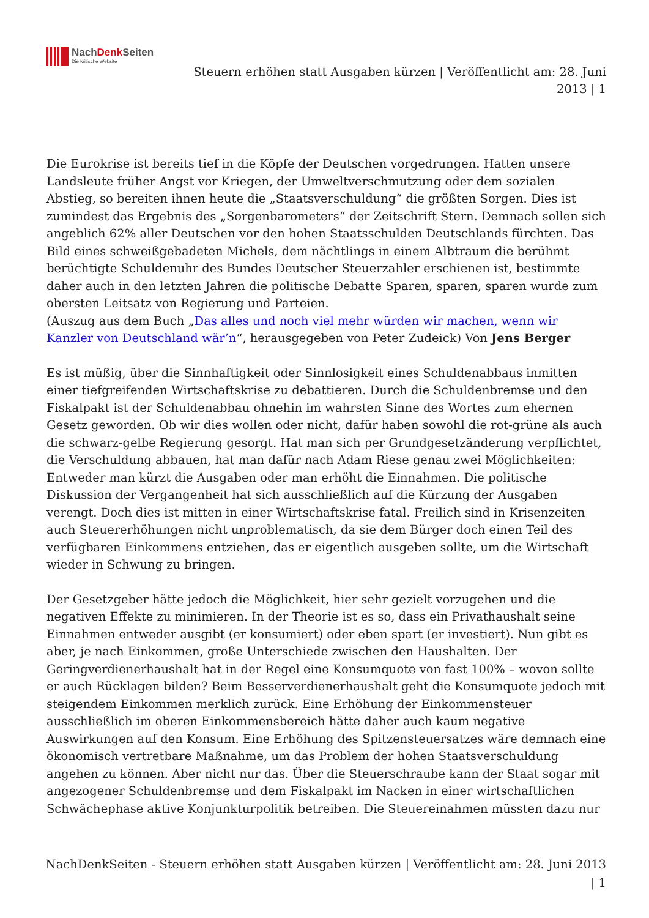NachDenk Seiten
Die kritische Website
Steuern erhöhen statt Ausgaben kürzen | Veröffentlicht am: 28. Juni 2013 | 1
Die Eurokrise ist bereits tief in die Köpfe der Deutschen vorgedrungen. Hatten unsere Landsleute früher Angst vor Kriegen, der Umweltverschmutzung oder dem sozialen Abstieg, so bereiten ihnen heute die „Staatsverschuldung“ die größten Sorgen. Dies ist zumindest das Ergebnis des „Sorgenbarometers“ der Zeitschrift Stern. Demnach sollen sich angeblich 62% aller Deutschen vor den hohen Staatsschulden Deutschlands fürchten. Das Bild eines schweißgebadeten Michels, dem nächtlings in einem Albtraum die berühmt berüchtigte Schuldenuhr des Bundes Deutscher Steuerzahler erschienen ist, bestimmte daher auch in den letzten Jahren die politische Debatte Sparen, sparen, sparen wurde zum obersten Leitsatz von Regierung und Parteien.
(Auszug aus dem Buch „Das alles und noch viel mehr würden wir machen, wenn wir Kanzler von Deutschland wär’n“, herausgegeben von Peter Zudeick) Von Jens Berger
Es ist müßig, über die Sinnhaftigkeit oder Sinnlosigkeit eines Schuldenabbaus inmitten einer tiefgreifenden Wirtschaftskrise zu debattieren. Durch die Schuldenbremse und den Fiskalpakt ist der Schuldenabbau ohnehin im wahrsten Sinne des Wortes zum ehernen Gesetz geworden. Ob wir dies wollen oder nicht, dafür haben sowohl die rot-grüne als auch die schwarz-gelbe Regierung gesorgt. Hat man sich per Grundgesetzänderung verpflichtet, die Verschuldung abbauen, hat man dafür nach Adam Riese genau zwei Möglichkeiten: Entweder man kürzt die Ausgaben oder man erhöht die Einnahmen. Die politische Diskussion der Vergangenheit hat sich ausschließlich auf die Kürzung der Ausgaben verengt. Doch dies ist mitten in einer Wirtschaftskrise fatal. Freilich sind in Krisenzeiten auch Steuererhöhungen nicht unproblematisch, da sie dem Bürger doch einen Teil des verfügbaren Einkommens entziehen, das er eigentlich ausgeben sollte, um die Wirtschaft wieder in Schwung zu bringen.
Der Gesetzgeber hätte jedoch die Möglichkeit, hier sehr gezielt vorzugehen und die negativen Effekte zu minimieren. In der Theorie ist es so, dass ein Privathaushalt seine Einnahmen entweder ausgibt (er konsumiert) oder eben spart (er investiert). Nun gibt es aber, je nach Einkommen, große Unterschiede zwischen den Haushalten. Der Geringverdienerhaushalt hat in der Regel eine Konsumquote von fast 100% – wovon sollte er auch Rücklagen bilden? Beim Besserverdienerhaushalt geht die Konsumquote jedoch mit steigendem Einkommen merklich zurück. Eine Erhöhung der Einkommensteuer ausschließlich im oberen Einkommensbereich hätte daher auch kaum negative Auswirkungen auf den Konsum. Eine Erhöhung des Spitzensteuersatzes wäre demnach eine ökonomisch vertretbare Maßnahme, um das Problem der hohen Staatsverschuldung angehen zu können. Aber nicht nur das. Über die Steuerschraube kann der Staat sogar mit angezogener Schuldenbremse und dem Fiskalpakt im Nacken in einer wirtschaftlichen Schwächephase aktive Konjunkturpolitik betreiben. Die Steuereinahmen müssten dazu nur
NachDenkSeiten - Steuern erhöhen statt Ausgaben kürzen | Veröffentlicht am: 28. Juni 2013 | 1